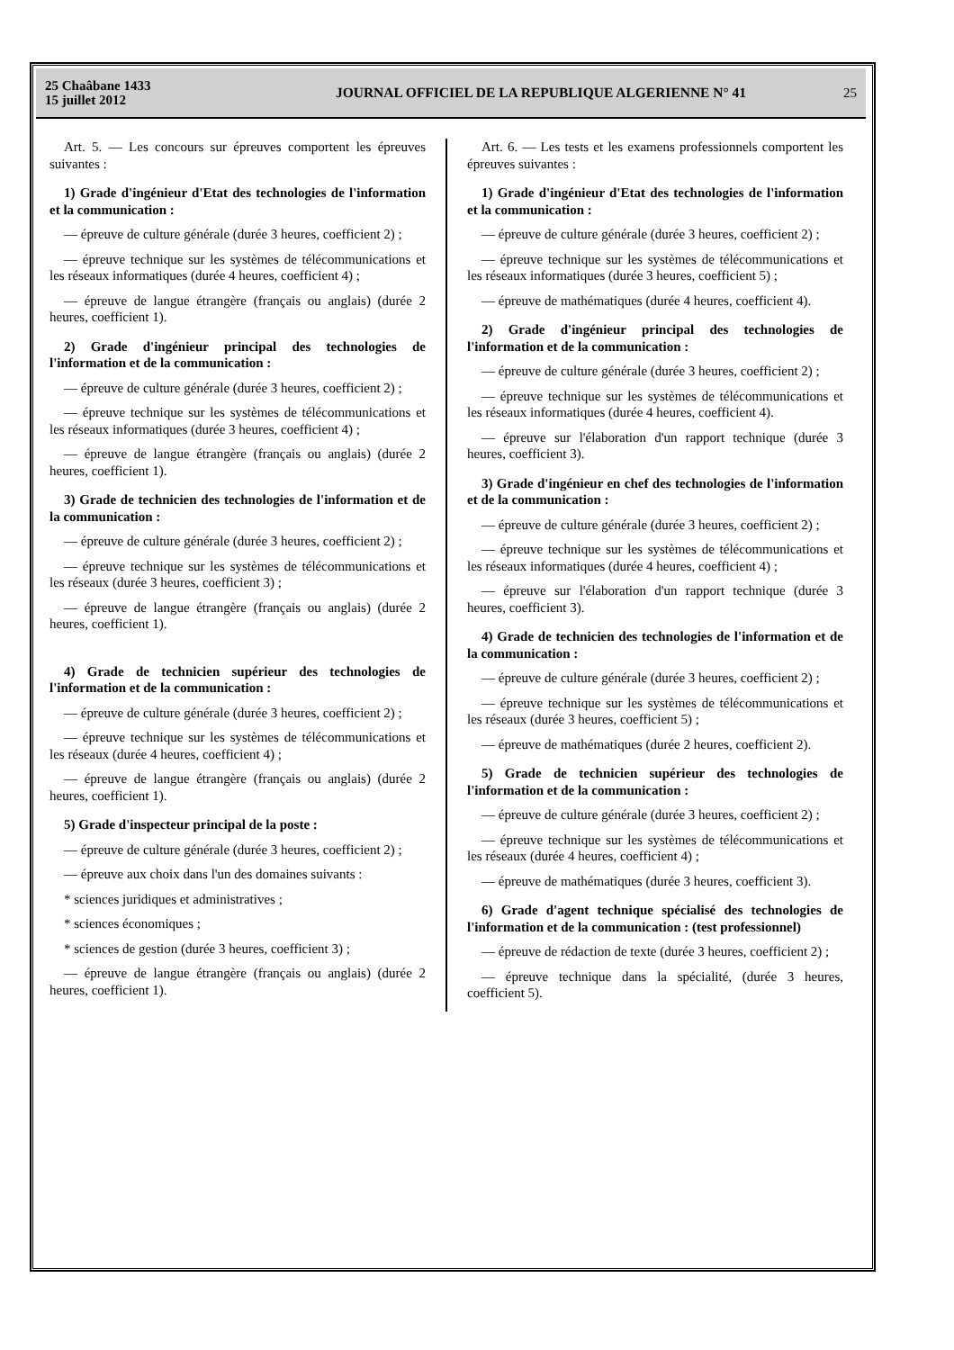25 Chaâbane 1433
15 juillet 2012
JOURNAL OFFICIEL DE LA REPUBLIQUE ALGERIENNE N° 41
25
Art. 5. — Les concours sur épreuves comportent les épreuves suivantes :
1) Grade d'ingénieur d'Etat des technologies de l'information et la communication :
— épreuve de culture générale (durée 3 heures, coefficient 2) ;
— épreuve technique sur les systèmes de télécommunications et les réseaux informatiques (durée 4 heures, coefficient 4) ;
— épreuve de langue étrangère (français ou anglais) (durée 2 heures, coefficient 1).
2) Grade d'ingénieur principal des technologies de l'information et de la communication :
— épreuve de culture générale (durée 3 heures, coefficient 2) ;
— épreuve technique sur les systèmes de télécommunications et les réseaux informatiques (durée 3 heures, coefficient 4) ;
— épreuve de langue étrangère (français ou anglais) (durée 2 heures, coefficient 1).
3) Grade de technicien des technologies de l'information et de la communication :
— épreuve de culture générale (durée 3 heures, coefficient 2) ;
— épreuve technique sur les systèmes de télécommunications et les réseaux (durée 3 heures, coefficient 3) ;
— épreuve de langue étrangère (français ou anglais) (durée 2 heures, coefficient 1).
4) Grade de technicien supérieur des technologies de l'information et de la communication :
— épreuve de culture générale (durée 3 heures, coefficient 2) ;
— épreuve technique sur les systèmes de télécommunications et les réseaux (durée 4 heures, coefficient 4) ;
— épreuve de langue étrangère (français ou anglais) (durée 2 heures, coefficient 1).
5) Grade d'inspecteur principal de la poste :
— épreuve de culture générale (durée 3 heures, coefficient 2) ;
— épreuve aux choix dans l'un des domaines suivants :
* sciences juridiques et administratives ;
* sciences économiques ;
* sciences de gestion (durée 3 heures, coefficient 3) ;
— épreuve de langue étrangère (français ou anglais) (durée 2 heures, coefficient 1).
Art. 6. — Les tests et les examens professionnels comportent les épreuves suivantes :
1) Grade d'ingénieur d'Etat des technologies de l'information et la communication :
— épreuve de culture générale (durée 3 heures, coefficient 2) ;
— épreuve technique sur les systèmes de télécommunications et les réseaux informatiques (durée 3 heures, coefficient 5) ;
— épreuve de mathématiques (durée 4 heures, coefficient 4).
2) Grade d'ingénieur principal des technologies de l'information et de la communication :
— épreuve de culture générale (durée 3 heures, coefficient 2) ;
— épreuve technique sur les systèmes de télécommunications et les réseaux informatiques (durée 4 heures, coefficient 4).
— épreuve sur l'élaboration d'un rapport technique (durée 3 heures, coefficient 3).
3) Grade d'ingénieur en chef des technologies de l'information et de la communication :
— épreuve de culture générale (durée 3 heures, coefficient 2) ;
— épreuve technique sur les systèmes de télécommunications et les réseaux informatiques (durée 4 heures, coefficient 4) ;
— épreuve sur l'élaboration d'un rapport technique (durée 3 heures, coefficient 3).
4) Grade de technicien des technologies de l'information et de la communication :
— épreuve de culture générale (durée 3 heures, coefficient 2) ;
— épreuve technique sur les systèmes de télécommunications et les réseaux (durée 3 heures, coefficient 5) ;
— épreuve de mathématiques (durée 2 heures, coefficient 2).
5) Grade de technicien supérieur des technologies de l'information et de la communication :
— épreuve de culture générale (durée 3 heures, coefficient 2) ;
— épreuve technique sur les systèmes de télécommunications et les réseaux (durée 4 heures, coefficient 4) ;
— épreuve de mathématiques (durée 3 heures, coefficient 3).
6) Grade d'agent technique spécialisé des technologies de l'information et de la communication : (test professionnel)
— épreuve de rédaction de texte (durée 3 heures, coefficient 2) ;
— épreuve technique dans la spécialité, (durée 3 heures, coefficient 5).